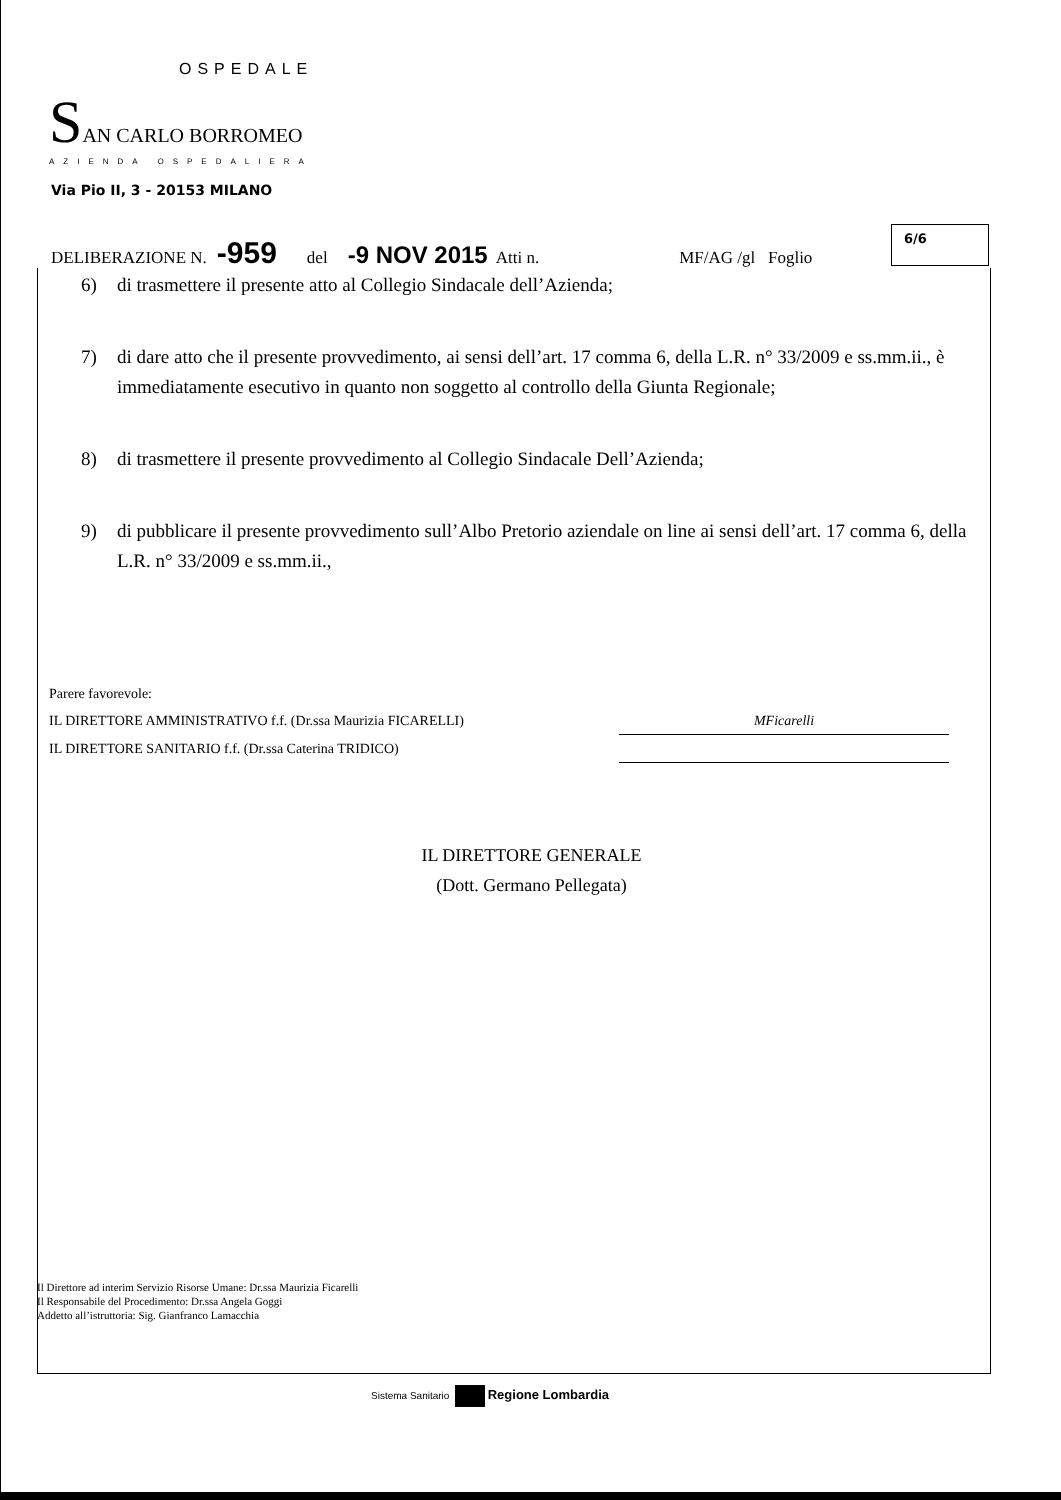OSPEDALE
SAN CARLO BORROMEO
AZIENDA OSPEDALIERA
Via Pio II, 3 - 20153 MILANO
DELIBERAZIONE N. -959 del -9 NOV 2015 Atti n. MF/AG /gl Foglio
6/6
6) di trasmettere il presente atto al Collegio Sindacale dell’Azienda;
7) di dare atto che il presente provvedimento, ai sensi dell’art. 17 comma 6, della L.R. n° 33/2009 e ss.mm.ii., è immediatamente esecutivo in quanto non soggetto al controllo della Giunta Regionale;
8) di trasmettere il presente provvedimento al Collegio Sindacale Dell’Azienda;
9) di pubblicare il presente provvedimento sull’Albo Pretorio aziendale on line ai sensi dell’art. 17 comma 6, della L.R. n° 33/2009 e ss.mm.ii.,
Parere favorevole:
IL DIRETTORE AMMINISTRATIVO f.f. (Dr.ssa Maurizia FICARELLI)
MFicarelli
IL DIRETTORE SANITARIO f.f. (Dr.ssa Caterina TRIDICO)
IL DIRETTORE GENERALE
(Dott. Germano Pellegata)
Il Direttore ad interim Servizio Risorse Umane: Dr.ssa Maurizia Ficarelli
Il Responsabile del Procedimento: Dr.ssa Angela Goggi
Addetto all’istruttoria: Sig. Gianfranco Lamacchia
Sistema Sanitario Regione Lombardia